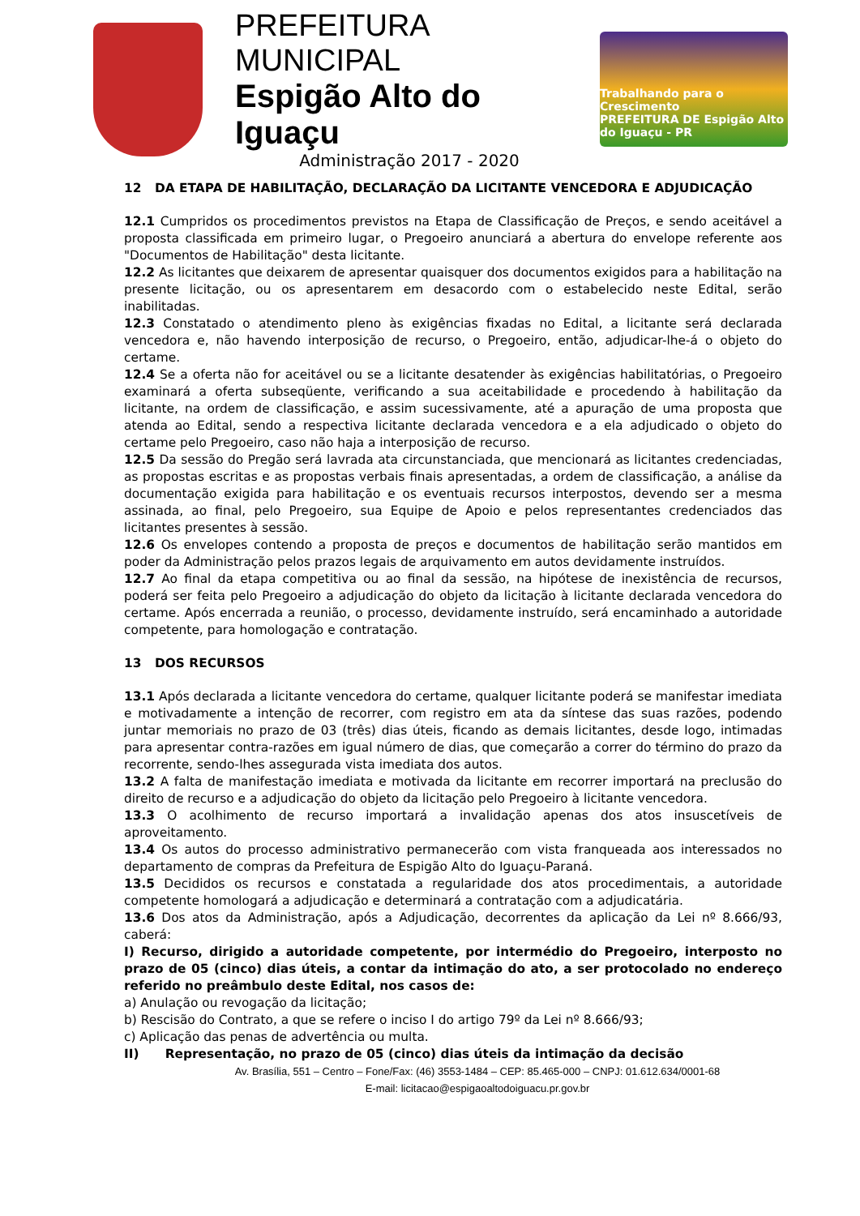PREFEITURA MUNICIPAL
Espigão Alto do Iguaçu
Administração 2017 - 2020
Trabalhando para o Crescimento
PREFEITURA DE Espigão Alto do Iguaçu - PR
12 DA ETAPA DE HABILITAÇÃO, DECLARAÇÃO DA LICITANTE VENCEDORA E ADJUDICAÇÃO
12.1 Cumpridos os procedimentos previstos na Etapa de Classificação de Preços, e sendo aceitável a proposta classificada em primeiro lugar, o Pregoeiro anunciará a abertura do envelope referente aos "Documentos de Habilitação" desta licitante.
12.2 As licitantes que deixarem de apresentar quaisquer dos documentos exigidos para a habilitação na presente licitação, ou os apresentarem em desacordo com o estabelecido neste Edital, serão inabilitadas.
12.3 Constatado o atendimento pleno às exigências fixadas no Edital, a licitante será declarada vencedora e, não havendo interposição de recurso, o Pregoeiro, então, adjudicar-lhe-á o objeto do certame.
12.4 Se a oferta não for aceitável ou se a licitante desatender às exigências habilitatórias, o Pregoeiro examinará a oferta subseqüente, verificando a sua aceitabilidade e procedendo à habilitação da licitante, na ordem de classificação, e assim sucessivamente, até a apuração de uma proposta que atenda ao Edital, sendo a respectiva licitante declarada vencedora e a ela adjudicado o objeto do certame pelo Pregoeiro, caso não haja a interposição de recurso.
12.5 Da sessão do Pregão será lavrada ata circunstanciada, que mencionará as licitantes credenciadas, as propostas escritas e as propostas verbais finais apresentadas, a ordem de classificação, a análise da documentação exigida para habilitação e os eventuais recursos interpostos, devendo ser a mesma assinada, ao final, pelo Pregoeiro, sua Equipe de Apoio e pelos representantes credenciados das licitantes presentes à sessão.
12.6 Os envelopes contendo a proposta de preços e documentos de habilitação serão mantidos em poder da Administração pelos prazos legais de arquivamento em autos devidamente instruídos.
12.7 Ao final da etapa competitiva ou ao final da sessão, na hipótese de inexistência de recursos, poderá ser feita pelo Pregoeiro a adjudicação do objeto da licitação à licitante declarada vencedora do certame. Após encerrada a reunião, o processo, devidamente instruído, será encaminhado a autoridade competente, para homologação e contratação.
13 DOS RECURSOS
13.1 Após declarada a licitante vencedora do certame, qualquer licitante poderá se manifestar imediata e motivadamente a intenção de recorrer, com registro em ata da síntese das suas razões, podendo juntar memoriais no prazo de 03 (três) dias úteis, ficando as demais licitantes, desde logo, intimadas para apresentar contra-razões em igual número de dias, que começarão a correr do término do prazo da recorrente, sendo-lhes assegurada vista imediata dos autos.
13.2 A falta de manifestação imediata e motivada da licitante em recorrer importará na preclusão do direito de recurso e a adjudicação do objeto da licitação pelo Pregoeiro à licitante vencedora.
13.3 O acolhimento de recurso importará a invalidação apenas dos atos insuscetíveis de aproveitamento.
13.4 Os autos do processo administrativo permanecerão com vista franqueada aos interessados no departamento de compras da Prefeitura de Espigão Alto do Iguaçu-Paraná.
13.5 Decididos os recursos e constatada a regularidade dos atos procedimentais, a autoridade competente homologará a adjudicação e determinará a contratação com a adjudicatária.
13.6 Dos atos da Administração, após a Adjudicação, decorrentes da aplicação da Lei nº 8.666/93, caberá:
I) Recurso, dirigido a autoridade competente, por intermédio do Pregoeiro, interposto no prazo de 05 (cinco) dias úteis, a contar da intimação do ato, a ser protocolado no endereço referido no preâmbulo deste Edital, nos casos de:
a) Anulação ou revogação da licitação;
b) Rescisão do Contrato, a que se refere o inciso I do artigo 79º da Lei nº 8.666/93;
c) Aplicação das penas de advertência ou multa.
II) Representação, no prazo de 05 (cinco) dias úteis da intimação da decisão
Av. Brasília, 551 – Centro – Fone/Fax: (46) 3553-1484 – CEP: 85.465-000 – CNPJ: 01.612.634/0001-68
E-mail: licitacao@espigaoaltodoiguacu.pr.gov.br